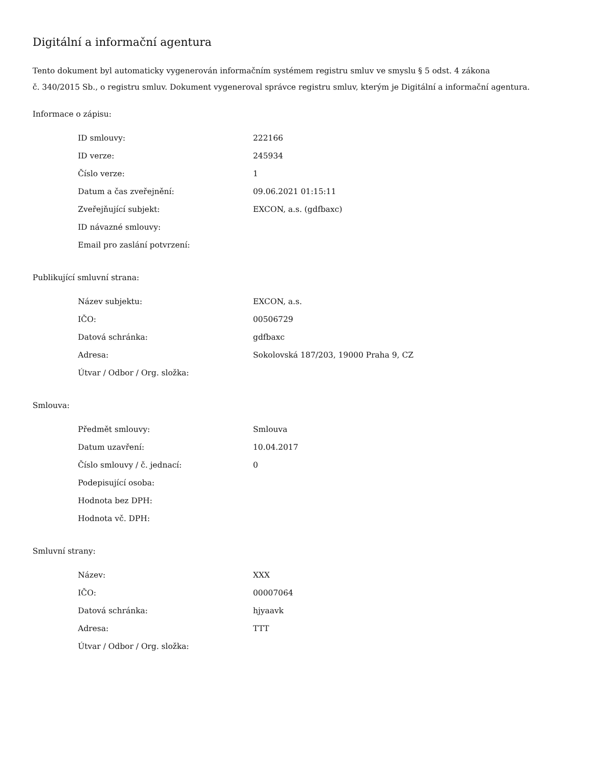Digitální a informační agentura
Tento dokument byl automaticky vygenerován informačním systémem registru smluv ve smyslu § 5 odst. 4 zákona
č. 340/2015 Sb., o registru smluv. Dokument vygeneroval správce registru smluv, kterým je Digitální a informační agentura.
Informace o zápisu:
| ID smlouvy: | 222166 |
| ID verze: | 245934 |
| Číslo verze: | 1 |
| Datum a čas zveřejnění: | 09.06.2021 01:15:11 |
| Zveřejňující subjekt: | EXCON, a.s. (gdfbaxc) |
| ID návazné smlouvy: | |
| Email pro zaslání potvrzení: | |
Publikující smluvní strana:
| Název subjektu: | EXCON, a.s. |
| IČO: | 00506729 |
| Datová schránka: | gdfbaxc |
| Adresa: | Sokolovská 187/203, 19000 Praha 9, CZ |
| Útvar / Odbor / Org. složka: | |
Smlouva:
| Předmět smlouvy: | Smlouva |
| Datum uzavření: | 10.04.2017 |
| Číslo smlouvy / č. jednací: | 0 |
| Podepisující osoba: | |
| Hodnota bez DPH: | |
| Hodnota vč. DPH: | |
Smluvní strany:
| Název: | XXX |
| IČO: | 00007064 |
| Datová schránka: | hjyaavk |
| Adresa: | TTT |
| Útvar / Odbor / Org. složka: | |